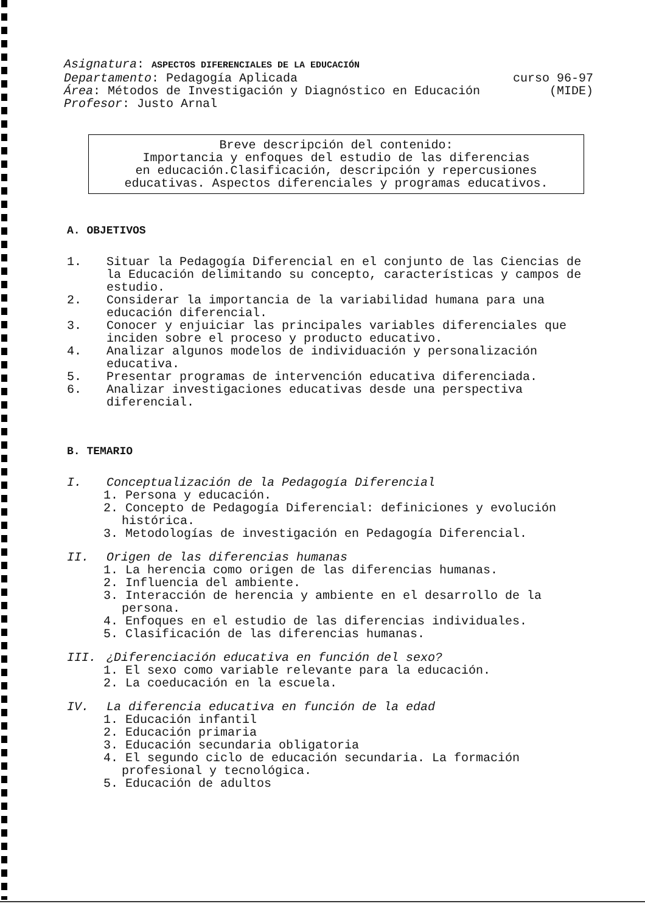Asignatura: ASPECTOS DIFERENCIALES DE LA EDUCACIÓN
Departamento: Pedagogía Aplicada curso 96-97
Área: Métodos de Investigación y Diagnóstico en Educación (MIDE)
Profesor: Justo Arnal
Breve descripción del contenido:
Importancia y enfoques del estudio de las diferencias
en educación.Clasificación, descripción y repercusiones
educativas. Aspectos diferenciales y programas educativos.
A. OBJETIVOS
1. Situar la Pedagogía Diferencial en el conjunto de las Ciencias de la Educación delimitando su concepto, características y campos de estudio.
2. Considerar la importancia de la variabilidad humana para una educación diferencial.
3. Conocer y enjuiciar las principales variables diferenciales que inciden sobre el proceso y producto educativo.
4. Analizar algunos modelos de individuación y personalización educativa.
5. Presentar programas de intervención educativa diferenciada.
6. Analizar investigaciones educativas desde una perspectiva diferencial.
B. TEMARIO
I. Conceptualización de la Pedagogía Diferencial
1. Persona y educación.
2. Concepto de Pedagogía Diferencial: definiciones y evolución histórica.
3. Metodologías de investigación en Pedagogía Diferencial.
II. Origen de las diferencias humanas
1. La herencia como origen de las diferencias humanas.
2. Influencia del ambiente.
3. Interacción de herencia y ambiente en el desarrollo de la persona.
4. Enfoques en el estudio de las diferencias individuales.
5. Clasificación de las diferencias humanas.
III. ¿Diferenciación educativa en función del sexo?
1. El sexo como variable relevante para la educación.
2. La coeducación en la escuela.
IV. La diferencia educativa en función de la edad
1. Educación infantil
2. Educación primaria
3. Educación secundaria obligatoria
4. El segundo ciclo de educación secundaria. La formación profesional y tecnológica.
5. Educación de adultos